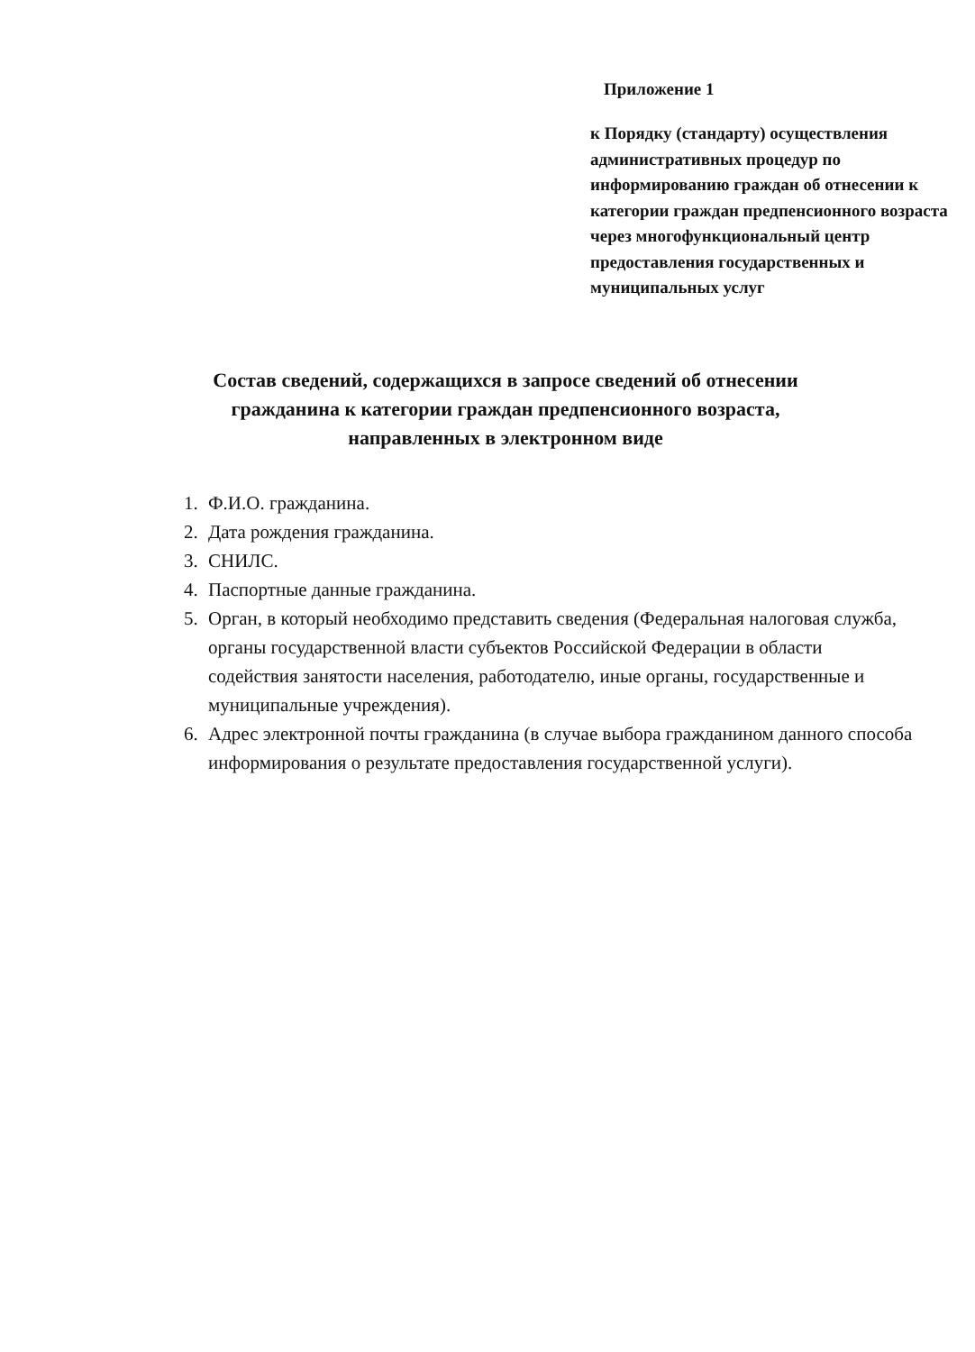Приложение 1
к Порядку (стандарту) осуществления административных процедур по информированию граждан об отнесении к категории граждан предпенсионного возраста через многофункциональный центр предоставления государственных и муниципальных услуг
Состав сведений, содержащихся в запросе сведений об отнесении
гражданина к категории граждан предпенсионного возраста,
направленных в электронном виде
1. Ф.И.О. гражданина.
2. Дата рождения гражданина.
3. СНИЛС.
4. Паспортные данные гражданина.
5. Орган, в который необходимо представить сведения (Федеральная налоговая служба, органы государственной власти субъектов Российской Федерации в области содействия занятости населения, работодателю, иные органы, государственные и муниципальные учреждения).
6. Адрес электронной почты гражданина (в случае выбора гражданином данного способа информирования о результате предоставления государственной услуги).